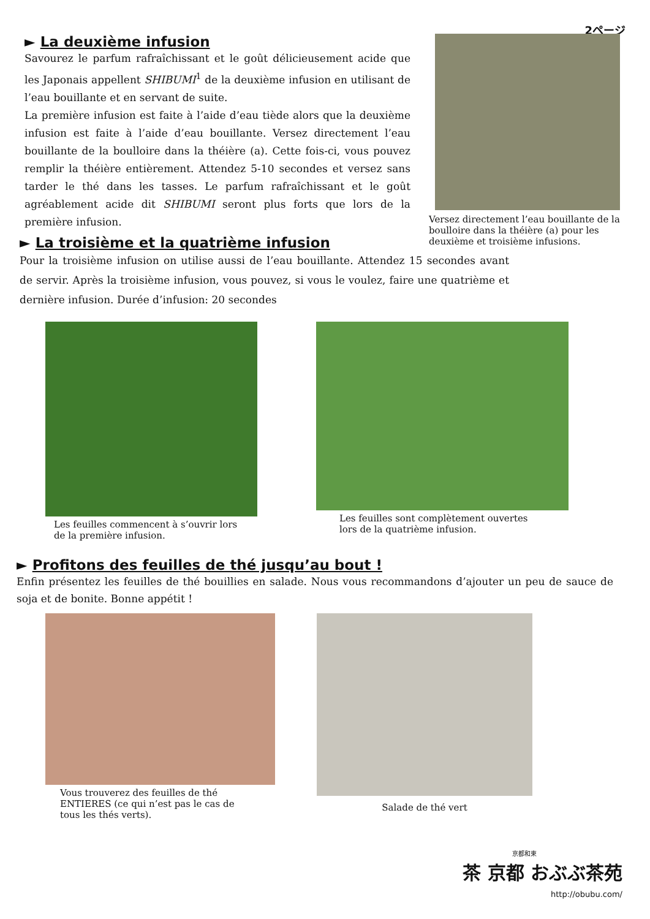2ページ
► La deuxième infusion
Savourez le parfum rafraîchissant et le goût délicieusement acide que les Japonais appellent SHIBUMI<sup>1</sup> de la deuxième infusion en utilisant de l’eau bouillante et en servant de suite.
La première infusion est faite à l’aide d’eau tiède alors que la deuxième infusion est faite à l’aide d’eau bouillante. Versez directement l’eau bouillante de la boulloire dans la théière (a). Cette fois-ci, vous pouvez remplir la théière entièrement. Attendez 5-10 secondes et versez sans tarder le thé dans les tasses. Le parfum rafraîchissant et le goût agréablement acide dit SHIBUMI seront plus forts que lors de la première infusion.
Versez directement l’eau bouillante de la boulloire dans la théière (a) pour les deuxième et troisième infusions.
► La troisième et la quatrième infusion
Pour la troisième infusion on utilise aussi de l’eau bouillante. Attendez 15 secondes avant de servir. Après la troisième infusion, vous pouvez, si vous le voulez, faire une quatrième et dernière infusion. Durée d’infusion: 20 secondes
Les feuilles commencent à s’ouvrir lors de la première infusion.
Les feuilles sont complètement ouvertes lors de la quatrième infusion.
► Profitons des feuilles de thé jusqu’au bout !
Enfin présentez les feuilles de thé bouillies en salade. Nous vous recommandons d’ajouter un peu de sauce de soja et de bonite. Bonne appétit !
Vous trouverez des feuilles de thé ENTIERES (ce qui n’est pas le cas de tous les thés verts).
Salade de thé vert
京都和束
茶 京都 おぶぶ茶苑
http://obubu.com/